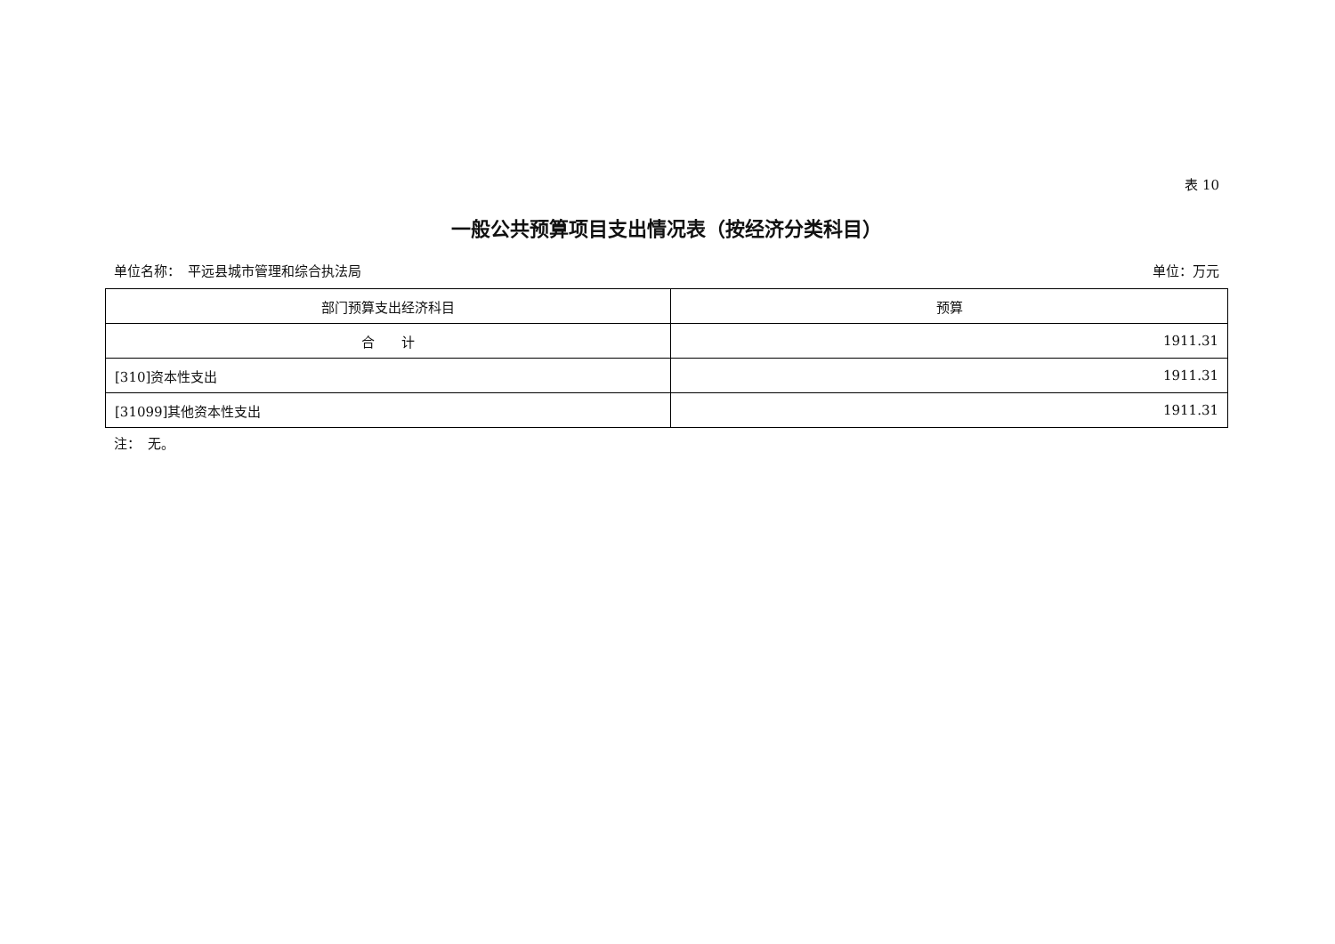表 10
一般公共预算项目支出情况表（按经济分类科目）
单位名称：　平远县城市管理和综合执法局 单位：万元
| 部门预算支出经济科目 | 预算 |
| --- | --- |
| 合 计 | 1911.31 |
| [310]资本性支出 | 1911.31 |
| [31099]其他资本性支出 | 1911.31 |
注：　无。